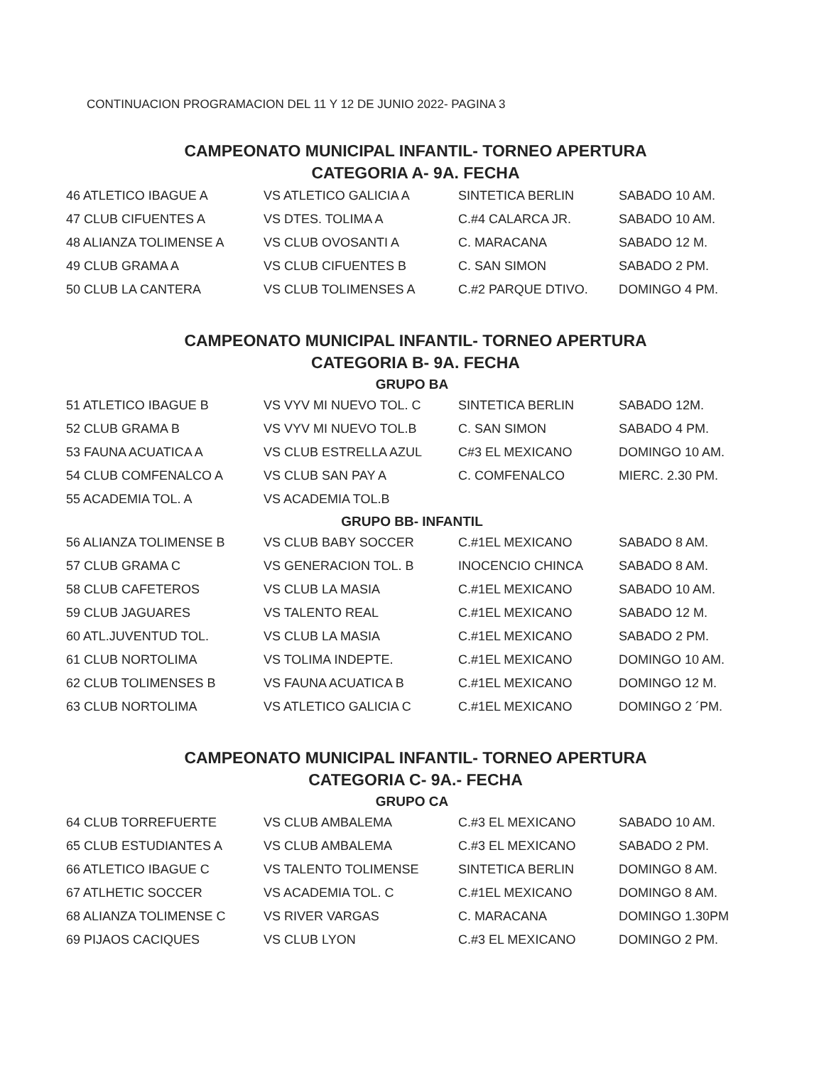CONTINUACION PROGRAMACION DEL 11 Y 12 DE JUNIO 2022- PAGINA 3
CAMPEONATO MUNICIPAL INFANTIL- TORNEO APERTURA
CATEGORIA A- 9A. FECHA
| 46 ATLETICO IBAGUE A | VS ATLETICO GALICIA A | SINTETICA BERLIN | SABADO 10 AM. |
| 47 CLUB CIFUENTES A | VS DTES. TOLIMA A | C.#4 CALARCA JR. | SABADO 10 AM. |
| 48 ALIANZA TOLIMENSE A | VS CLUB OVOSANTI A | C. MARACANA | SABADO 12 M. |
| 49 CLUB GRAMA A | VS CLUB CIFUENTES B | C. SAN SIMON | SABADO 2 PM. |
| 50 CLUB LA CANTERA | VS CLUB TOLIMENSES A | C.#2 PARQUE DTIVO. | DOMINGO 4 PM. |
CAMPEONATO MUNICIPAL INFANTIL- TORNEO APERTURA
CATEGORIA B- 9A. FECHA
GRUPO BA
| 51 ATLETICO IBAGUE B | VS VYV MI NUEVO TOL. C | SINTETICA BERLIN | SABADO 12M. |
| 52 CLUB GRAMA B | VS VYV MI NUEVO TOL.B | C. SAN SIMON | SABADO 4 PM. |
| 53 FAUNA ACUATICA A | VS CLUB ESTRELLA AZUL | C#3 EL MEXICANO | DOMINGO 10 AM. |
| 54 CLUB COMFENALCO A | VS CLUB SAN PAY A | C. COMFENALCO | MIERC. 2.30 PM. |
| 55 ACADEMIA TOL. A | VS ACADEMIA TOL.B | | |
GRUPO BB- INFANTIL
| 56 ALIANZA TOLIMENSE B | VS CLUB BABY SOCCER | C.#1EL MEXICANO | SABADO 8 AM. |
| 57 CLUB GRAMA C | VS GENERACION TOL. B | INOCENCIO CHINCA | SABADO 8 AM. |
| 58 CLUB CAFETEROS | VS CLUB LA MASIA | C.#1EL MEXICANO | SABADO 10 AM. |
| 59 CLUB JAGUARES | VS TALENTO REAL | C.#1EL MEXICANO | SABADO 12 M. |
| 60 ATL.JUVENTUD TOL. | VS CLUB LA MASIA | C.#1EL MEXICANO | SABADO 2 PM. |
| 61 CLUB NORTOLIMA | VS TOLIMA INDEPTE. | C.#1EL MEXICANO | DOMINGO 10 AM. |
| 62 CLUB TOLIMENSES B | VS FAUNA ACUATICA B | C.#1EL MEXICANO | DOMINGO 12 M. |
| 63 CLUB NORTOLIMA | VS ATLETICO GALICIA C | C.#1EL MEXICANO | DOMINGO 2 ´PM. |
CAMPEONATO MUNICIPAL INFANTIL- TORNEO APERTURA
CATEGORIA C- 9A.- FECHA
GRUPO CA
| 64 CLUB TORREFUERTE | VS CLUB AMBALEMA | C.#3 EL MEXICANO | SABADO 10 AM. |
| 65 CLUB ESTUDIANTES A | VS CLUB AMBALEMA | C.#3 EL MEXICANO | SABADO 2 PM. |
| 66 ATLETICO IBAGUE C | VS TALENTO TOLIMENSE | SINTETICA BERLIN | DOMINGO 8 AM. |
| 67 ATLHETIC SOCCER | VS ACADEMIA TOL. C | C.#1EL MEXICANO | DOMINGO 8 AM. |
| 68 ALIANZA TOLIMENSE C | VS RIVER VARGAS | C. MARACANA | DOMINGO 1.30PM |
| 69 PIJAOS CACIQUES | VS CLUB LYON | C.#3 EL MEXICANO | DOMINGO 2 PM. |